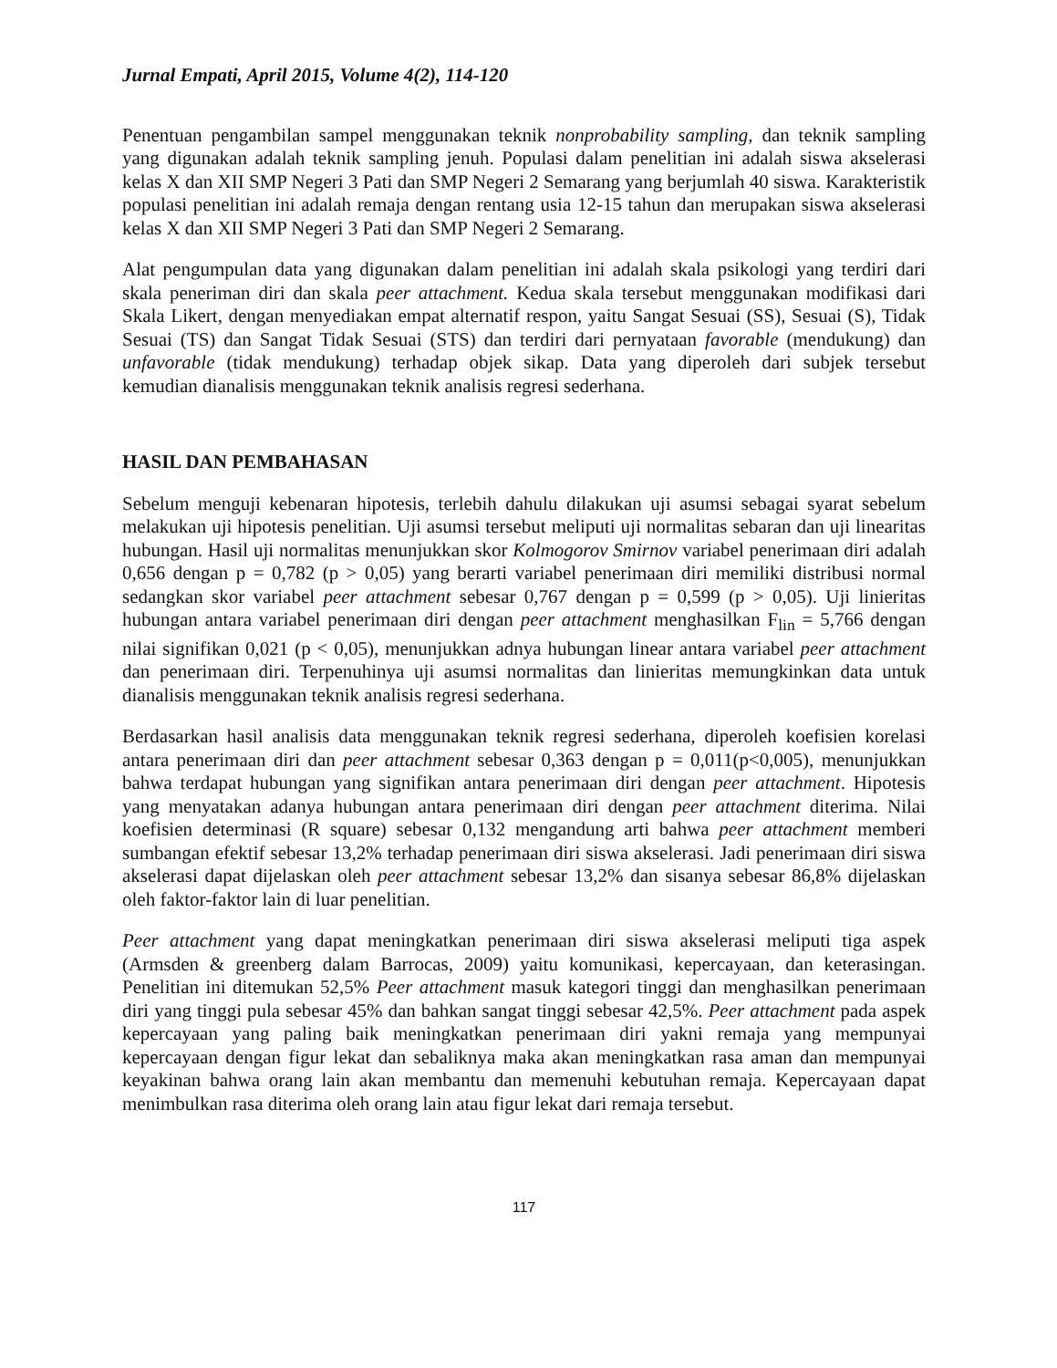Jurnal Empati, April 2015, Volume 4(2), 114-120
Penentuan pengambilan sampel menggunakan teknik nonprobability sampling, dan teknik sampling yang digunakan adalah teknik sampling jenuh. Populasi dalam penelitian ini adalah siswa akselerasi kelas X dan XII SMP Negeri 3 Pati dan SMP Negeri 2 Semarang yang berjumlah 40 siswa. Karakteristik populasi penelitian ini adalah remaja dengan rentang usia 12-15 tahun dan merupakan siswa akselerasi kelas X dan XII SMP Negeri 3 Pati dan SMP Negeri 2 Semarang.
Alat pengumpulan data yang digunakan dalam penelitian ini adalah skala psikologi yang terdiri dari skala peneriman diri dan skala peer attachment. Kedua skala tersebut menggunakan modifikasi dari Skala Likert, dengan menyediakan empat alternatif respon, yaitu Sangat Sesuai (SS), Sesuai (S), Tidak Sesuai (TS) dan Sangat Tidak Sesuai (STS) dan terdiri dari pernyataan favorable (mendukung) dan unfavorable (tidak mendukung) terhadap objek sikap. Data yang diperoleh dari subjek tersebut kemudian dianalisis menggunakan teknik analisis regresi sederhana.
HASIL DAN PEMBAHASAN
Sebelum menguji kebenaran hipotesis, terlebih dahulu dilakukan uji asumsi sebagai syarat sebelum melakukan uji hipotesis penelitian. Uji asumsi tersebut meliputi uji normalitas sebaran dan uji linearitas hubungan. Hasil uji normalitas menunjukkan skor Kolmogorov Smirnov variabel penerimaan diri adalah 0,656 dengan p = 0,782 (p > 0,05) yang berarti variabel penerimaan diri memiliki distribusi normal sedangkan skor variabel peer attachment sebesar 0,767 dengan p = 0,599 (p > 0,05). Uji linieritas hubungan antara variabel penerimaan diri dengan peer attachment menghasilkan F<sub>lin</sub> = 5,766 dengan nilai signifikan 0,021 (p < 0,05), menunjukkan adnya hubungan linear antara variabel peer attachment dan penerimaan diri. Terpenuhinya uji asumsi normalitas dan linieritas memungkinkan data untuk dianalisis menggunakan teknik analisis regresi sederhana.
Berdasarkan hasil analisis data menggunakan teknik regresi sederhana, diperoleh koefisien korelasi antara penerimaan diri dan peer attachment sebesar 0,363 dengan p = 0,011(p<0,005), menunjukkan bahwa terdapat hubungan yang signifikan antara penerimaan diri dengan peer attachment. Hipotesis yang menyatakan adanya hubungan antara penerimaan diri dengan peer attachment diterima. Nilai koefisien determinasi (R square) sebesar 0,132 mengandung arti bahwa peer attachment memberi sumbangan efektif sebesar 13,2% terhadap penerimaan diri siswa akselerasi. Jadi penerimaan diri siswa akselerasi dapat dijelaskan oleh peer attachment sebesar 13,2% dan sisanya sebesar 86,8% dijelaskan oleh faktor-faktor lain di luar penelitian.
Peer attachment yang dapat meningkatkan penerimaan diri siswa akselerasi meliputi tiga aspek (Armsden & greenberg dalam Barrocas, 2009) yaitu komunikasi, kepercayaan, dan keterasingan. Penelitian ini ditemukan 52,5% Peer attachment masuk kategori tinggi dan menghasilkan penerimaan diri yang tinggi pula sebesar 45% dan bahkan sangat tinggi sebesar 42,5%. Peer attachment pada aspek kepercayaan yang paling baik meningkatkan penerimaan diri yakni remaja yang mempunyai kepercayaan dengan figur lekat dan sebaliknya maka akan meningkatkan rasa aman dan mempunyai keyakinan bahwa orang lain akan membantu dan memenuhi kebutuhan remaja. Kepercayaan dapat menimbulkan rasa diterima oleh orang lain atau figur lekat dari remaja tersebut.
117